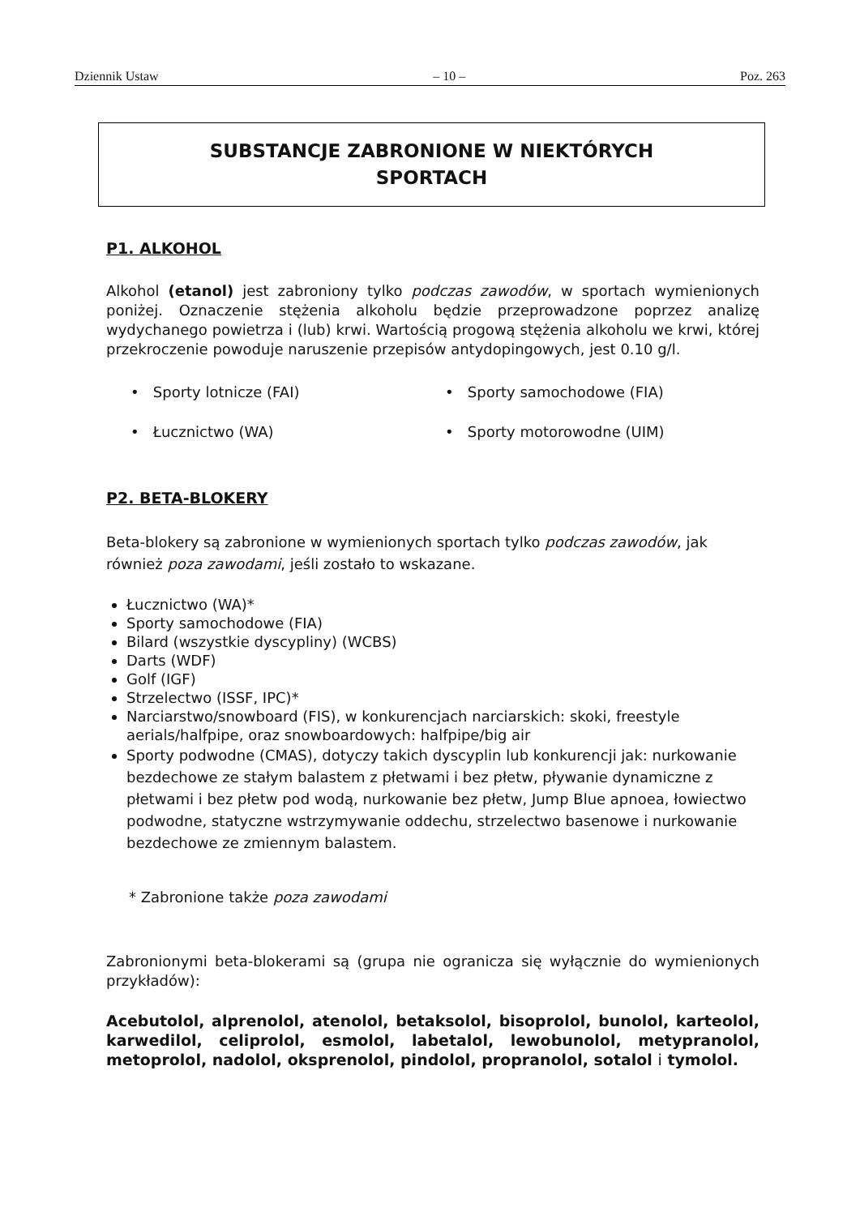Dziennik Ustaw – 10 – Poz. 263
SUBSTANCJE ZABRONIONE W NIEKTÓRYCH
SPORTACH
P1. ALKOHOL
Alkohol (etanol) jest zabroniony tylko podczas zawodów, w sportach wymienionych poniżej. Oznaczenie stężenia alkoholu będzie przeprowadzone poprzez analizę wydychanego powietrza i (lub) krwi. Wartością progową stężenia alkoholu we krwi, której przekroczenie powoduje naruszenie przepisów antydopingowych, jest 0.10 g/l.
• Sporty lotnicze (FAI)
• Sporty samochodowe (FIA)
• Łucznictwo (WA)
• Sporty motorowodne (UIM)
P2. BETA-BLOKERY
Beta-blokery są zabronione w wymienionych sportach tylko podczas zawodów, jak również poza zawodami, jeśli zostało to wskazane.
Łucznictwo (WA)*
Sporty samochodowe (FIA)
Bilard (wszystkie dyscypliny) (WCBS)
Darts (WDF)
Golf (IGF)
Strzelectwo (ISSF, IPC)*
Narciarstwo/snowboard (FIS), w konkurencjach narciarskich: skoki, freestyle aerials/halfpipe, oraz snowboardowych: halfpipe/big air
Sporty podwodne (CMAS), dotyczy takich dyscyplin lub konkurencji jak: nurkowanie bezdechowe ze stałym balastem z płetwami i bez płetw, pływanie dynamiczne z płetwami i bez płetw pod wodą, nurkowanie bez płetw, Jump Blue apnoea, łowiectwo podwodne, statyczne wstrzymywanie oddechu, strzelectwo basenowe i nurkowanie bezdechowe ze zmiennym balastem.
* Zabronione także poza zawodami
Zabronionymi beta-blokerami są (grupa nie ogranicza się wyłącznie do wymienionych przykładów):
Acebutolol, alprenolol, atenolol, betaksolol, bisoprolol, bunolol, karteolol, karwedilol, celiprolol, esmolol, labetalol, lewobunolol, metypranolol, metoprolol, nadolol, oksprenolol, pindolol, propranolol, sotalol i tymolol.